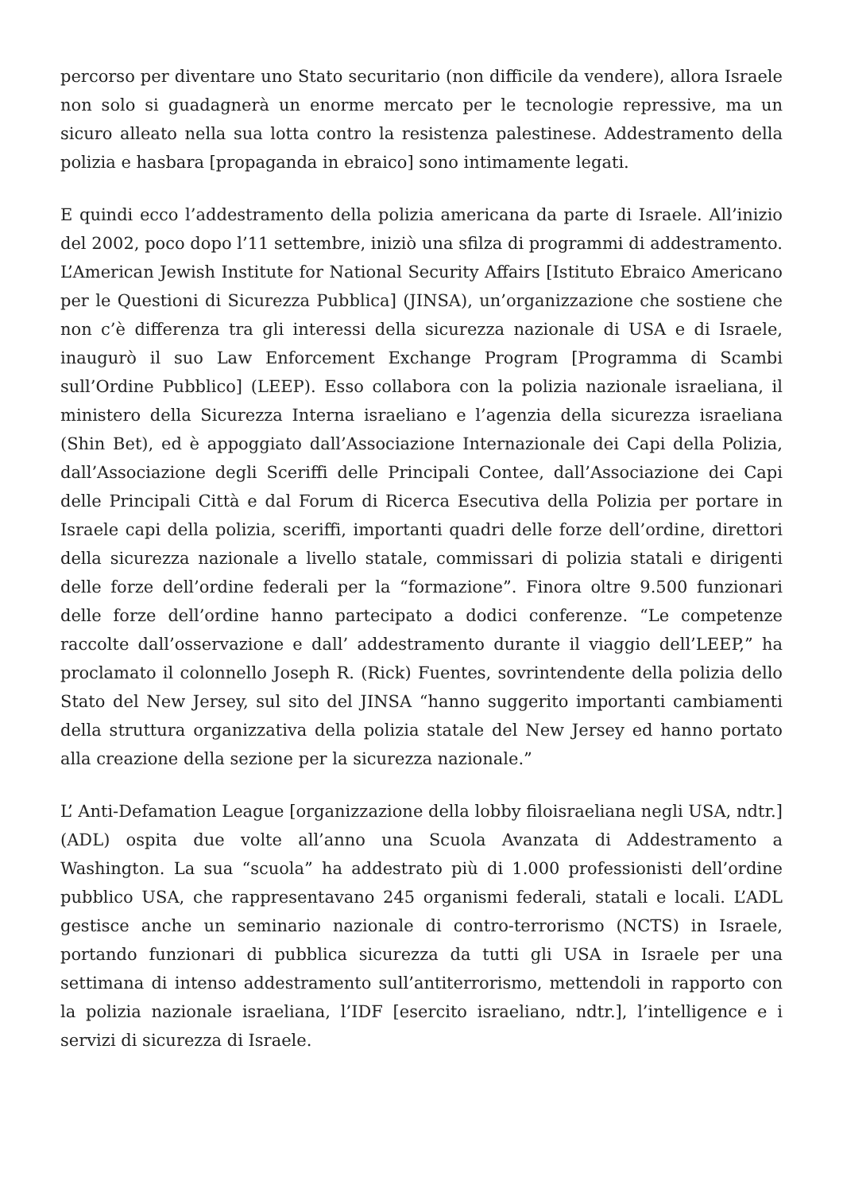percorso per diventare uno Stato securitario (non difficile da vendere), allora Israele non solo si guadagnerà un enorme mercato per le tecnologie repressive, ma un sicuro alleato nella sua lotta contro la resistenza palestinese. Addestramento della polizia e hasbara [propaganda in ebraico] sono intimamente legati.
E quindi ecco l’addestramento della polizia americana da parte di Israele. All’inizio del 2002, poco dopo l’11 settembre, iniziò una sfilza di programmi di addestramento. L’American Jewish Institute for National Security Affairs [Istituto Ebraico Americano per le Questioni di Sicurezza Pubblica] (JINSA), un’organizzazione che sostiene che non c’è differenza tra gli interessi della sicurezza nazionale di USA e di Israele, inaugurò il suo Law Enforcement Exchange Program [Programma di Scambi sull’Ordine Pubblico] (LEEP). Esso collabora con la polizia nazionale israeliana, il ministero della Sicurezza Interna israeliano e l’agenzia della sicurezza israeliana (Shin Bet), ed è appoggiato dall’Associazione Internazionale dei Capi della Polizia, dall’Associazione degli Sceriffi delle Principali Contee, dall’Associazione dei Capi delle Principali Città e dal Forum di Ricerca Esecutiva della Polizia per portare in Israele capi della polizia, sceriffi, importanti quadri delle forze dell’ordine, direttori della sicurezza nazionale a livello statale, commissari di polizia statali e dirigenti delle forze dell’ordine federali per la “formazione”. Finora oltre 9.500 funzionari delle forze dell’ordine hanno partecipato a dodici conferenze. “Le competenze raccolte dall’osservazione e dall’ addestramento durante il viaggio dell’LEEP,” ha proclamato il colonnello Joseph R. (Rick) Fuentes, sovrintendente della polizia dello Stato del New Jersey, sul sito del JINSA “hanno suggerito importanti cambiamenti della struttura organizzativa della polizia statale del New Jersey ed hanno portato alla creazione della sezione per la sicurezza nazionale.”
L’ Anti-Defamation League [organizzazione della lobby filoisraeliana negli USA, ndtr.] (ADL) ospita due volte all’anno una Scuola Avanzata di Addestramento a Washington. La sua “scuola” ha addestrato più di 1.000 professionisti dell’ordine pubblico USA, che rappresentavano 245 organismi federali, statali e locali. L’ADL gestisce anche un seminario nazionale di contro-terrorismo (NCTS) in Israele, portando funzionari di pubblica sicurezza da tutti gli USA in Israele per una settimana di intenso addestramento sull’antiterrorismo, mettendoli in rapporto con la polizia nazionale israeliana, l’IDF [esercito israeliano, ndtr.], l’intelligence e i servizi di sicurezza di Israele.